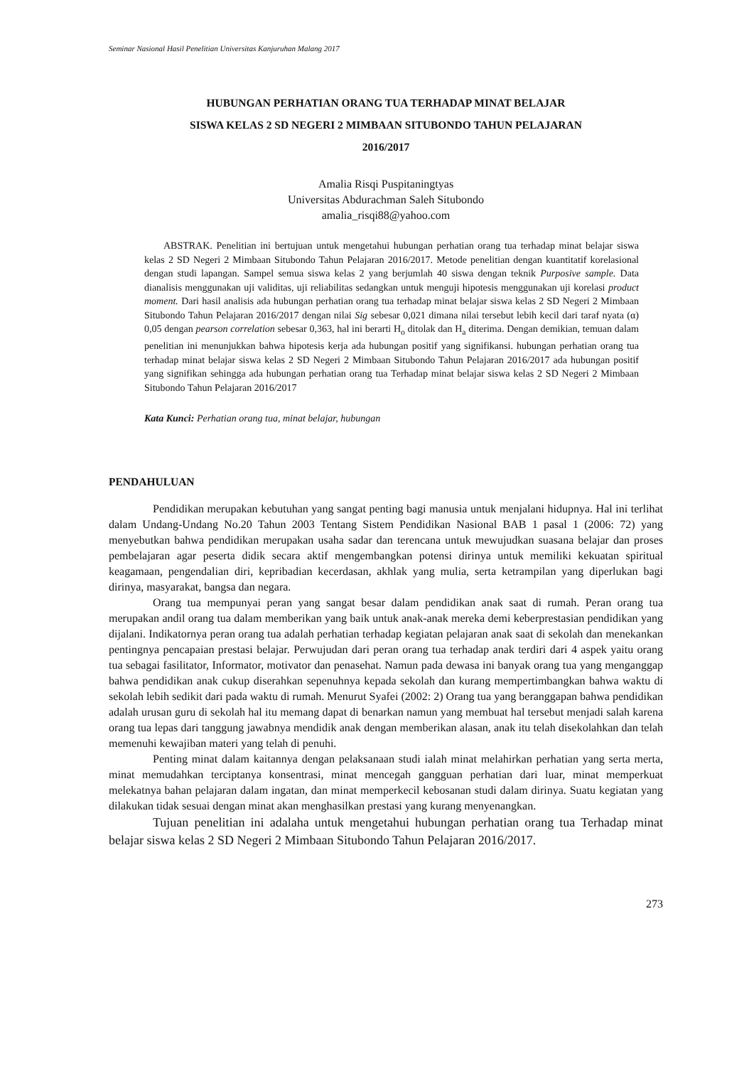Seminar Nasional Hasil Penelitian Universitas Kanjuruhan Malang 2017
HUBUNGAN PERHATIAN ORANG TUA TERHADAP MINAT BELAJAR
SISWA KELAS 2 SD NEGERI 2 MIMBAAN SITUBONDO TAHUN PELAJARAN
2016/2017
Amalia Risqi Puspitaningtyas
Universitas Abdurachman Saleh Situbondo
amalia_risqi88@yahoo.com
ABSTRAK. Penelitian ini bertujuan untuk mengetahui hubungan perhatian orang tua terhadap minat belajar siswa kelas 2 SD Negeri 2 Mimbaan Situbondo Tahun Pelajaran 2016/2017. Metode penelitian dengan kuantitatif korelasional dengan studi lapangan. Sampel semua siswa kelas 2 yang berjumlah 40 siswa dengan teknik Purposive sample. Data dianalisis menggunakan uji validitas, uji reliabilitas sedangkan untuk menguji hipotesis menggunakan uji korelasi product moment. Dari hasil analisis ada hubungan perhatian orang tua terhadap minat belajar siswa kelas 2 SD Negeri 2 Mimbaan Situbondo Tahun Pelajaran 2016/2017 dengan nilai Sig sebesar 0,021 dimana nilai tersebut lebih kecil dari taraf nyata (α) 0,05 dengan pearson correlation sebesar 0,363, hal ini berarti H<sub>o</sub> ditolak dan H<sub>a</sub> diterima. Dengan demikian, temuan dalam penelitian ini menunjukkan bahwa hipotesis kerja ada hubungan positif yang signifikansi. hubungan perhatian orang tua terhadap minat belajar siswa kelas 2 SD Negeri 2 Mimbaan Situbondo Tahun Pelajaran 2016/2017 ada hubungan positif yang signifikan sehingga ada hubungan perhatian orang tua Terhadap minat belajar siswa kelas 2 SD Negeri 2 Mimbaan Situbondo Tahun Pelajaran 2016/2017
Kata Kunci: Perhatian orang tua, minat belajar, hubungan
PENDAHULUAN
Pendidikan merupakan kebutuhan yang sangat penting bagi manusia untuk menjalani hidupnya. Hal ini terlihat dalam Undang-Undang No.20 Tahun 2003 Tentang Sistem Pendidikan Nasional BAB 1 pasal 1 (2006: 72) yang menyebutkan bahwa pendidikan merupakan usaha sadar dan terencana untuk mewujudkan suasana belajar dan proses pembelajaran agar peserta didik secara aktif mengembangkan potensi dirinya untuk memiliki kekuatan spiritual keagamaan, pengendalian diri, kepribadian kecerdasan, akhlak yang mulia, serta ketrampilan yang diperlukan bagi dirinya, masyarakat, bangsa dan negara.
Orang tua mempunyai peran yang sangat besar dalam pendidikan anak saat di rumah. Peran orang tua merupakan andil orang tua dalam memberikan yang baik untuk anak-anak mereka demi keberprestasian pendidikan yang dijalani. Indikatornya peran orang tua adalah perhatian terhadap kegiatan pelajaran anak saat di sekolah dan menekankan pentingnya pencapaian prestasi belajar. Perwujudan dari peran orang tua terhadap anak terdiri dari 4 aspek yaitu orang tua sebagai fasilitator, Informator, motivator dan penasehat. Namun pada dewasa ini banyak orang tua yang menganggap bahwa pendidikan anak cukup diserahkan sepenuhnya kepada sekolah dan kurang mempertimbangkan bahwa waktu di sekolah lebih sedikit dari pada waktu di rumah. Menurut Syafei (2002: 2) Orang tua yang beranggapan bahwa pendidikan adalah urusan guru di sekolah hal itu memang dapat di benarkan namun yang membuat hal tersebut menjadi salah karena orang tua lepas dari tanggung jawabnya mendidik anak dengan memberikan alasan, anak itu telah disekolahkan dan telah memenuhi kewajiban materi yang telah di penuhi.
Penting minat dalam kaitannya dengan pelaksanaan studi ialah minat melahirkan perhatian yang serta merta, minat memudahkan terciptanya konsentrasi, minat mencegah gangguan perhatian dari luar, minat memperkuat melekatnya bahan pelajaran dalam ingatan, dan minat memperkecil kebosanan studi dalam dirinya. Suatu kegiatan yang dilakukan tidak sesuai dengan minat akan menghasilkan prestasi yang kurang menyenangkan.
Tujuan penelitian ini adalaha untuk mengetahui hubungan perhatian orang tua Terhadap minat belajar siswa kelas 2 SD Negeri 2 Mimbaan Situbondo Tahun Pelajaran 2016/2017.
273